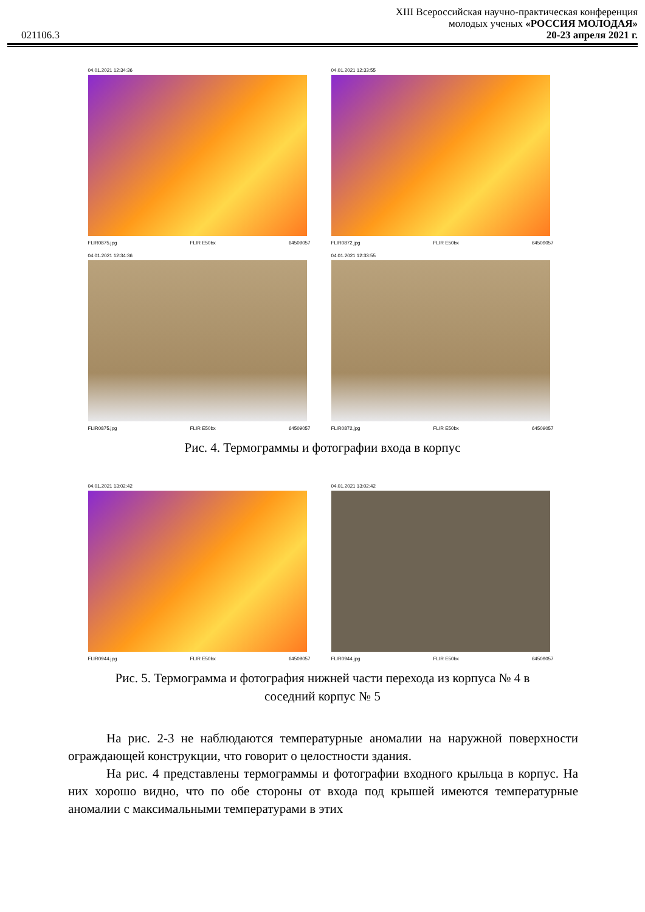XIII Всероссийская научно-практическая конференция
молодых ученых «РОССИЯ МОЛОДАЯ»
021106.3 20-23 апреля 2021 г.
04.01.2021 12:34:36
FLIR0875.jpg FLIR E50bx 64509057
04.01.2021 12:33:55
FLIR0872.jpg FLIR E50bx 64509057
04.01.2021 12:34:36
FLIR0875.jpg FLIR E50bx 64509057
04.01.2021 12:33:55
FLIR0872.jpg FLIR E50bx 64509057
Рис. 4. Термограммы и фотографии входа в корпус
04.01.2021 13:02:42
FLIR0944.jpg FLIR E50bx 64509057
04.01.2021 13:02:42
FLIR0944.jpg FLIR E50bx 64509057
Рис. 5. Термограмма и фотография нижней части перехода из корпуса № 4 в
соседний корпус № 5
На рис. 2-3 не наблюдаются температурные аномалии на наружной поверхности ограждающей конструкции, что говорит о целостности здания.
На рис. 4 представлены термограммы и фотографии входного крыльца в корпус. На них хорошо видно, что по обе стороны от входа под крышей имеются температурные аномалии с максимальными температурами в этих